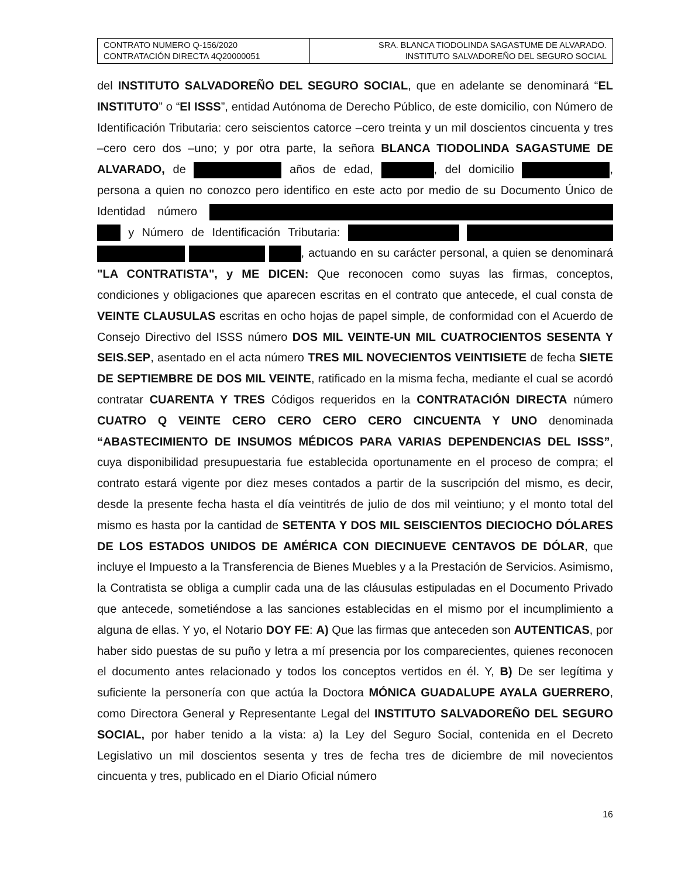| CONTRATO NUMERO Q-156/2020 CONTRATACIÓN DIRECTA 4Q20000051 | SRA. BLANCA TIODOLINDA SAGASTUME DE ALVARADO. INSTITUTO SALVADOREÑO DEL SEGURO SOCIAL |
del INSTITUTO SALVADOREÑO DEL SEGURO SOCIAL, que en adelante se denominará “EL INSTITUTO” o “El ISSS”, entidad Autónoma de Derecho Público, de este domicilio, con Número de Identificación Tributaria: cero seiscientos catorce –cero treinta y un mil doscientos cincuenta y tres –cero cero dos –uno; y por otra parte, la señora BLANCA TIODOLINDA SAGASTUME DE ALVARADO, de años de edad, , del domicilio , persona a quien no conozco pero identifico en este acto por medio de su Documento Único de Identidad número y Número de Identificación Tributaria: , actuando en su carácter personal, a quien se denominará "LA CONTRATISTA", y ME DICEN: Que reconocen como suyas las firmas, conceptos, condiciones y obligaciones que aparecen escritas en el contrato que antecede, el cual consta de VEINTE CLAUSULAS escritas en ocho hojas de papel simple, de conformidad con el Acuerdo de Consejo Directivo del ISSS número DOS MIL VEINTE-UN MIL CUATROCIENTOS SESENTA Y SEIS.SEP, asentado en el acta número TRES MIL NOVECIENTOS VEINTISIETE de fecha SIETE DE SEPTIEMBRE DE DOS MIL VEINTE, ratificado en la misma fecha, mediante el cual se acordó contratar CUARENTA Y TRES Códigos requeridos en la CONTRATACIÓN DIRECTA número CUATRO Q VEINTE CERO CERO CERO CERO CINCUENTA Y UNO denominada “ABASTECIMIENTO DE INSUMOS MÉDICOS PARA VARIAS DEPENDENCIAS DEL ISSS”, cuya disponibilidad presupuestaria fue establecida oportunamente en el proceso de compra; el contrato estará vigente por diez meses contados a partir de la suscripción del mismo, es decir, desde la presente fecha hasta el día veintitrés de julio de dos mil veintiuno; y el monto total del mismo es hasta por la cantidad de SETENTA Y DOS MIL SEISCIENTOS DIECIOCHO DÓLARES DE LOS ESTADOS UNIDOS DE AMÉRICA CON DIECINUEVE CENTAVOS DE DÓLAR, que incluye el Impuesto a la Transferencia de Bienes Muebles y a la Prestación de Servicios. Asimismo, la Contratista se obliga a cumplir cada una de las cláusulas estipuladas en el Documento Privado que antecede, sometiéndose a las sanciones establecidas en el mismo por el incumplimiento a alguna de ellas. Y yo, el Notario DOY FE: A) Que las firmas que anteceden son AUTENTICAS, por haber sido puestas de su puño y letra a mí presencia por los comparecientes, quienes reconocen el documento antes relacionado y todos los conceptos vertidos en él. Y, B) De ser legítima y suficiente la personería con que actúa la Doctora MÓNICA GUADALUPE AYALA GUERRERO, como Directora General y Representante Legal del INSTITUTO SALVADOREÑO DEL SEGURO SOCIAL, por haber tenido a la vista: a) la Ley del Seguro Social, contenida en el Decreto Legislativo un mil doscientos sesenta y tres de fecha tres de diciembre de mil novecientos cincuenta y tres, publicado en el Diario Oficial número
16